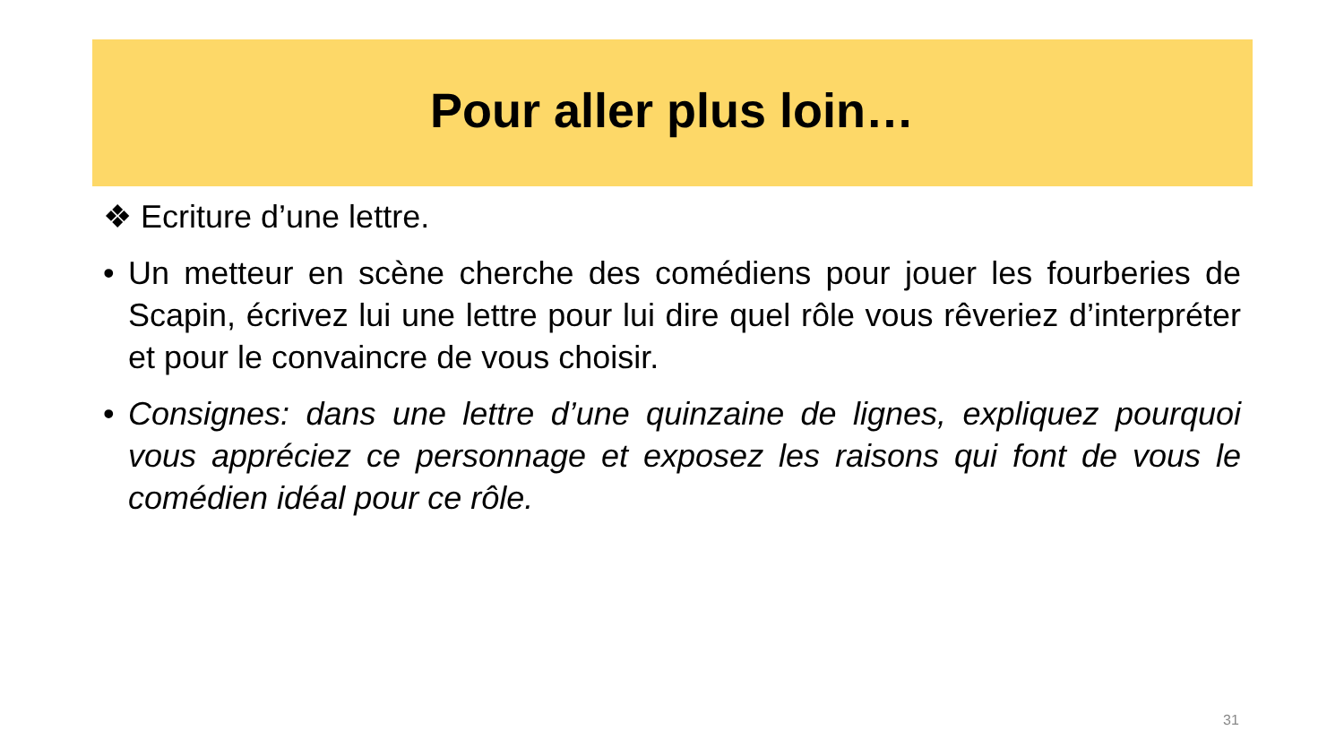Pour aller plus loin…
❖ Ecriture d’une lettre.
• Un metteur en scène cherche des comédiens pour jouer les fourberies de Scapin, écrivez lui une lettre pour lui dire quel rôle vous rêveriez d’interpréter et pour le convaincre de vous choisir.
• Consignes: dans une lettre d’une quinzaine de lignes, expliquez pourquoi vous appréciez ce personnage et exposez les raisons qui font de vous le comédien idéal pour ce rôle.
31